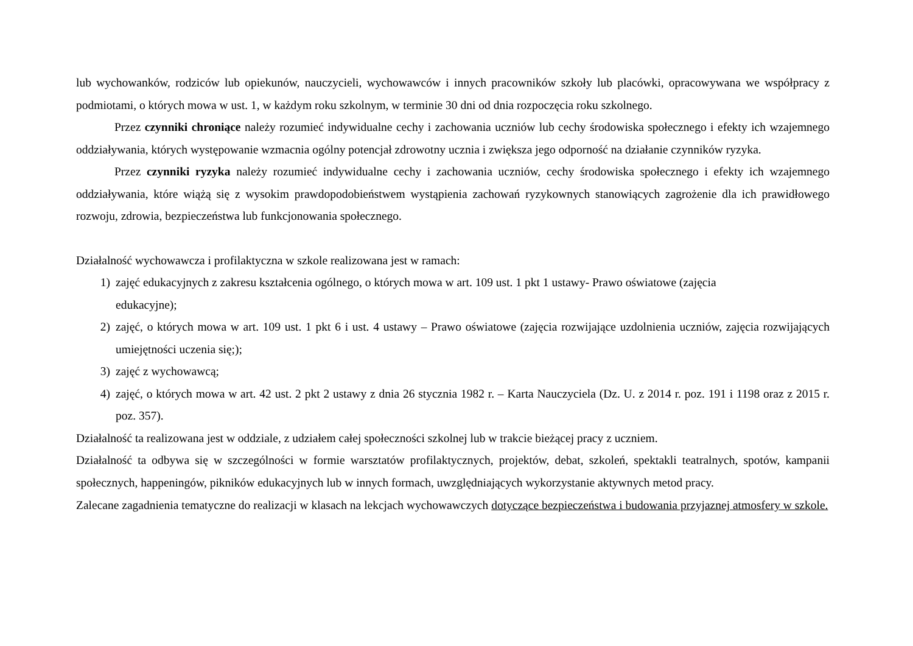lub wychowanków, rodziców lub opiekunów, nauczycieli, wychowawców i innych pracowników szkoły lub placówki, opracowywana we współpracy z podmiotami, o których mowa w ust. 1, w każdym roku szkolnym, w terminie 30 dni od dnia rozpoczęcia roku szkolnego.
Przez czynniki chroniące należy rozumieć indywidualne cechy i zachowania uczniów lub cechy środowiska społecznego i efekty ich wzajemnego oddziaływania, których występowanie wzmacnia ogólny potencjał zdrowotny ucznia i zwiększa jego odporność na działanie czynników ryzyka.
Przez czynniki ryzyka należy rozumieć indywidualne cechy i zachowania uczniów, cechy środowiska społecznego i efekty ich wzajemnego oddziaływania, które wiążą się z wysokim prawdopodobieństwem wystąpienia zachowań ryzykownych stanowiących zagrożenie dla ich prawidłowego rozwoju, zdrowia, bezpieczeństwa lub funkcjonowania społecznego.
Działalność wychowawcza i profilaktyczna w szkole realizowana jest w ramach:
1) zajęć edukacyjnych z zakresu kształcenia ogólnego, o których mowa w art. 109 ust. 1 pkt 1 ustawy- Prawo oświatowe (zajęcia
edukacyjne);
2) zajęć, o których mowa w art. 109 ust. 1 pkt 6 i ust. 4 ustawy – Prawo oświatowe (zajęcia rozwijające uzdolnienia uczniów, zajęcia rozwijających umiejętności uczenia się;);
3) zajęć z wychowawcą;
4) zajęć, o których mowa w art. 42 ust. 2 pkt 2 ustawy z dnia 26 stycznia 1982 r. – Karta Nauczyciela (Dz. U. z 2014 r. poz. 191 i 1198 oraz z 2015 r. poz. 357).
Działalność ta realizowana jest w oddziale, z udziałem całej społeczności szkolnej lub w trakcie bieżącej pracy z uczniem.
Działalność ta odbywa się w szczególności w formie warsztatów profilaktycznych, projektów, debat, szkoleń, spektakli teatralnych, spotów, kampanii społecznych, happeningów, pikników edukacyjnych lub w innych formach, uwzględniających wykorzystanie aktywnych metod pracy.
Zalecane zagadnienia tematyczne do realizacji w klasach na lekcjach wychowawczych dotyczące bezpieczeństwa i budowania przyjaznej atmosfery w szkole.